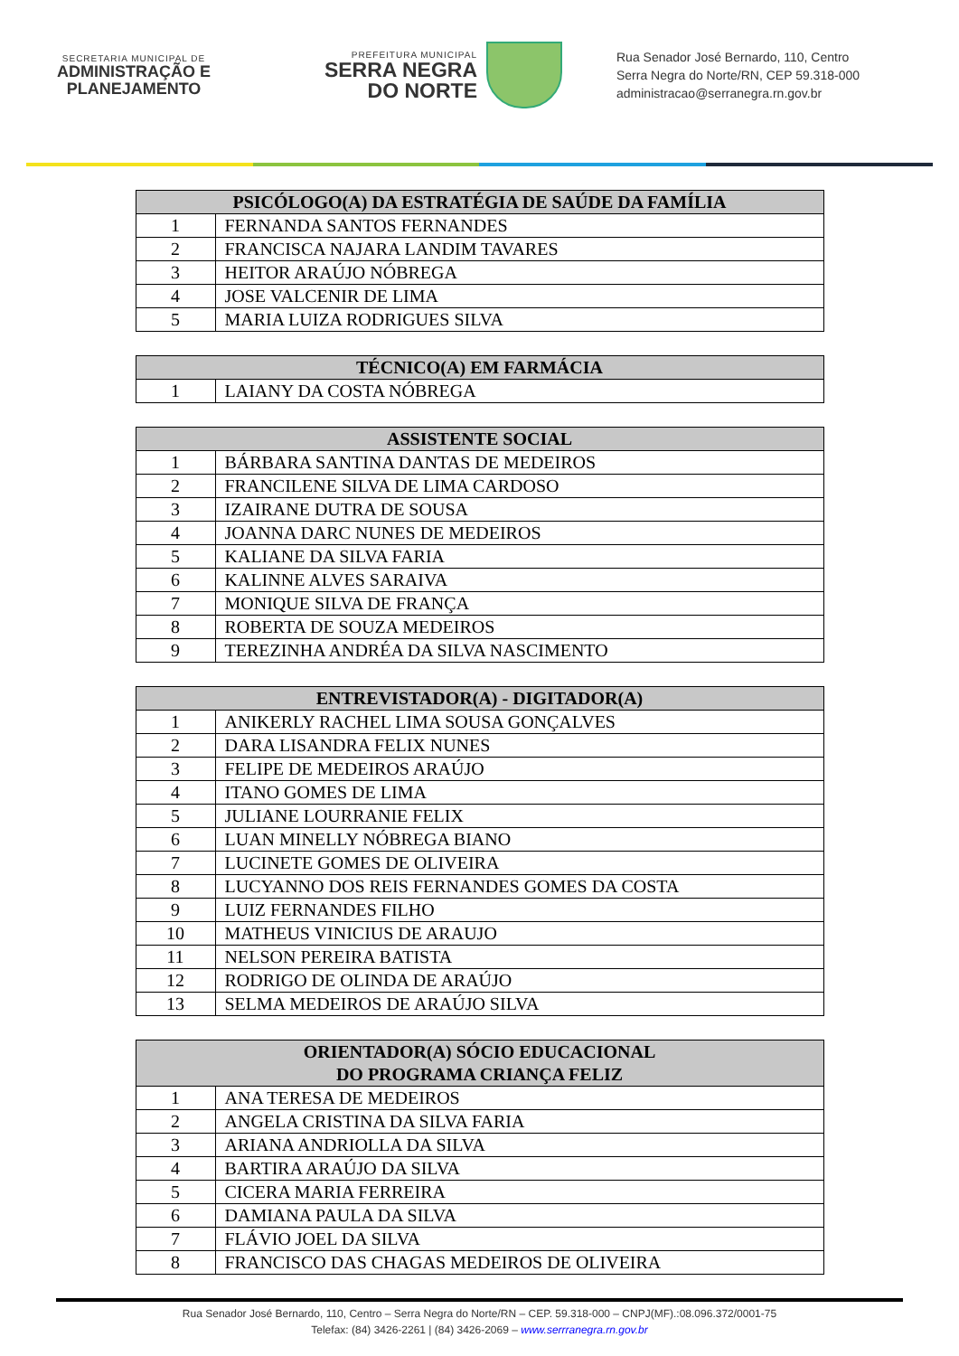SECRETARIA MUNICIPAL DE
ADMINISTRAÇÃO E
PLANEJAMENTO
PREFEITURA MUNICIPAL
SERRA NEGRA
DO NORTE
Rua Senador José Bernardo, 110, Centro
Serra Negra do Norte/RN, CEP 59.318-000
administracao@serranegra.rn.gov.br
| PSICÓLOGO(A) DA ESTRATÉGIA DE SAÚDE DA FAMÍLIA | |
| --- | --- |
| 1 | FERNANDA SANTOS FERNANDES |
| 2 | FRANCISCA NAJARA LANDIM TAVARES |
| 3 | HEITOR ARAÚJO NÓBREGA |
| 4 | JOSE VALCENIR DE LIMA |
| 5 | MARIA LUIZA RODRIGUES SILVA |
| TÉCNICO(A) EM FARMÁCIA | |
| --- | --- |
| 1 | LAIANY DA COSTA NÓBREGA |
| ASSISTENTE SOCIAL | |
| --- | --- |
| 1 | BÁRBARA SANTINA DANTAS DE MEDEIROS |
| 2 | FRANCILENE SILVA DE LIMA CARDOSO |
| 3 | IZAIRANE DUTRA DE SOUSA |
| 4 | JOANNA DARC NUNES DE MEDEIROS |
| 5 | KALIANE DA SILVA FARIA |
| 6 | KALINNE ALVES SARAIVA |
| 7 | MONIQUE SILVA DE FRANÇA |
| 8 | ROBERTA DE SOUZA MEDEIROS |
| 9 | TEREZINHA ANDRÉA DA SILVA NASCIMENTO |
| ENTREVISTADOR(A) - DIGITADOR(A) | |
| --- | --- |
| 1 | ANIKERLY RACHEL LIMA SOUSA GONÇALVES |
| 2 | DARA LISANDRA FELIX NUNES |
| 3 | FELIPE DE MEDEIROS ARAÚJO |
| 4 | ITANO GOMES DE LIMA |
| 5 | JULIANE LOURRANIE FELIX |
| 6 | LUAN MINELLY NÓBREGA BIANO |
| 7 | LUCINETE GOMES DE OLIVEIRA |
| 8 | LUCYANNO DOS REIS FERNANDES GOMES DA COSTA |
| 9 | LUIZ FERNANDES FILHO |
| 10 | MATHEUS VINICIUS DE ARAUJO |
| 11 | NELSON PEREIRA BATISTA |
| 12 | RODRIGO DE OLINDA DE ARAÚJO |
| 13 | SELMA MEDEIROS DE ARAÚJO SILVA |
| ORIENTADOR(A) SÓCIO EDUCACIONAL DO PROGRAMA CRIANÇA FELIZ | |
| --- | --- |
| 1 | ANA TERESA DE MEDEIROS |
| 2 | ANGELA CRISTINA DA SILVA FARIA |
| 3 | ARIANA ANDRIOLLA DA SILVA |
| 4 | BARTIRA ARAÚJO DA SILVA |
| 5 | CICERA MARIA FERREIRA |
| 6 | DAMIANA PAULA DA SILVA |
| 7 | FLÁVIO JOEL DA SILVA |
| 8 | FRANCISCO DAS CHAGAS MEDEIROS DE OLIVEIRA |
Rua Senador José Bernardo, 110, Centro – Serra Negra do Norte/RN – CEP. 59.318-000 – CNPJ(MF).:08.096.372/0001-75
Telefax: (84) 3426-2261 | (84) 3426-2069 – www.serrranegra.rn.gov.br